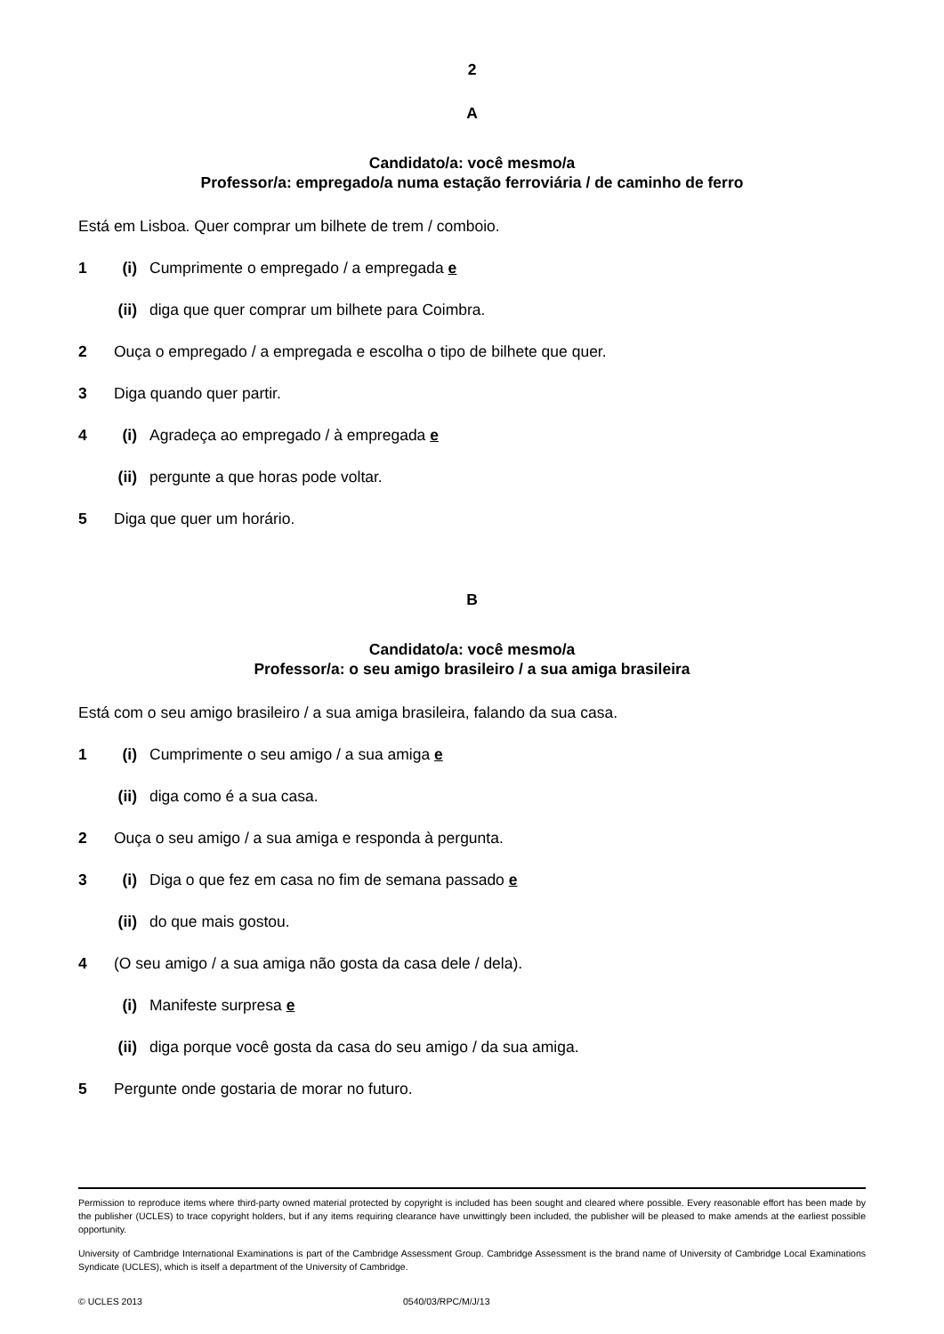2
A
Candidato/a: você mesmo/a
Professor/a: empregado/a numa estação ferroviária / de caminho de ferro
Está em Lisboa. Quer comprar um bilhete de trem / comboio.
1 (i) Cumprimente o empregado / a empregada e
(ii) diga que quer comprar um bilhete para Coimbra.
2 Ouça o empregado / a empregada e escolha o tipo de bilhete que quer.
3 Diga quando quer partir.
4 (i) Agradeça ao empregado / à empregada e
(ii) pergunte a que horas pode voltar.
5 Diga que quer um horário.
B
Candidato/a: você mesmo/a
Professor/a: o seu amigo brasileiro / a sua amiga brasileira
Está com o seu amigo brasileiro / a sua amiga brasileira, falando da sua casa.
1 (i) Cumprimente o seu amigo / a sua amiga e
(ii) diga como é a sua casa.
2 Ouça o seu amigo / a sua amiga e responda à pergunta.
3 (i) Diga o que fez em casa no fim de semana passado e
(ii) do que mais gostou.
4 (O seu amigo / a sua amiga não gosta da casa dele / dela).
(i) Manifeste surpresa e
(ii) diga porque você gosta da casa do seu amigo / da sua amiga.
5 Pergunte onde gostaria de morar no futuro.
Permission to reproduce items where third-party owned material protected by copyright is included has been sought and cleared where possible. Every reasonable effort has been made by the publisher (UCLES) to trace copyright holders, but if any items requiring clearance have unwittingly been included, the publisher will be pleased to make amends at the earliest possible opportunity.
University of Cambridge International Examinations is part of the Cambridge Assessment Group. Cambridge Assessment is the brand name of University of Cambridge Local Examinations Syndicate (UCLES), which is itself a department of the University of Cambridge.
© UCLES 2013 0540/03/RPC/M/J/13